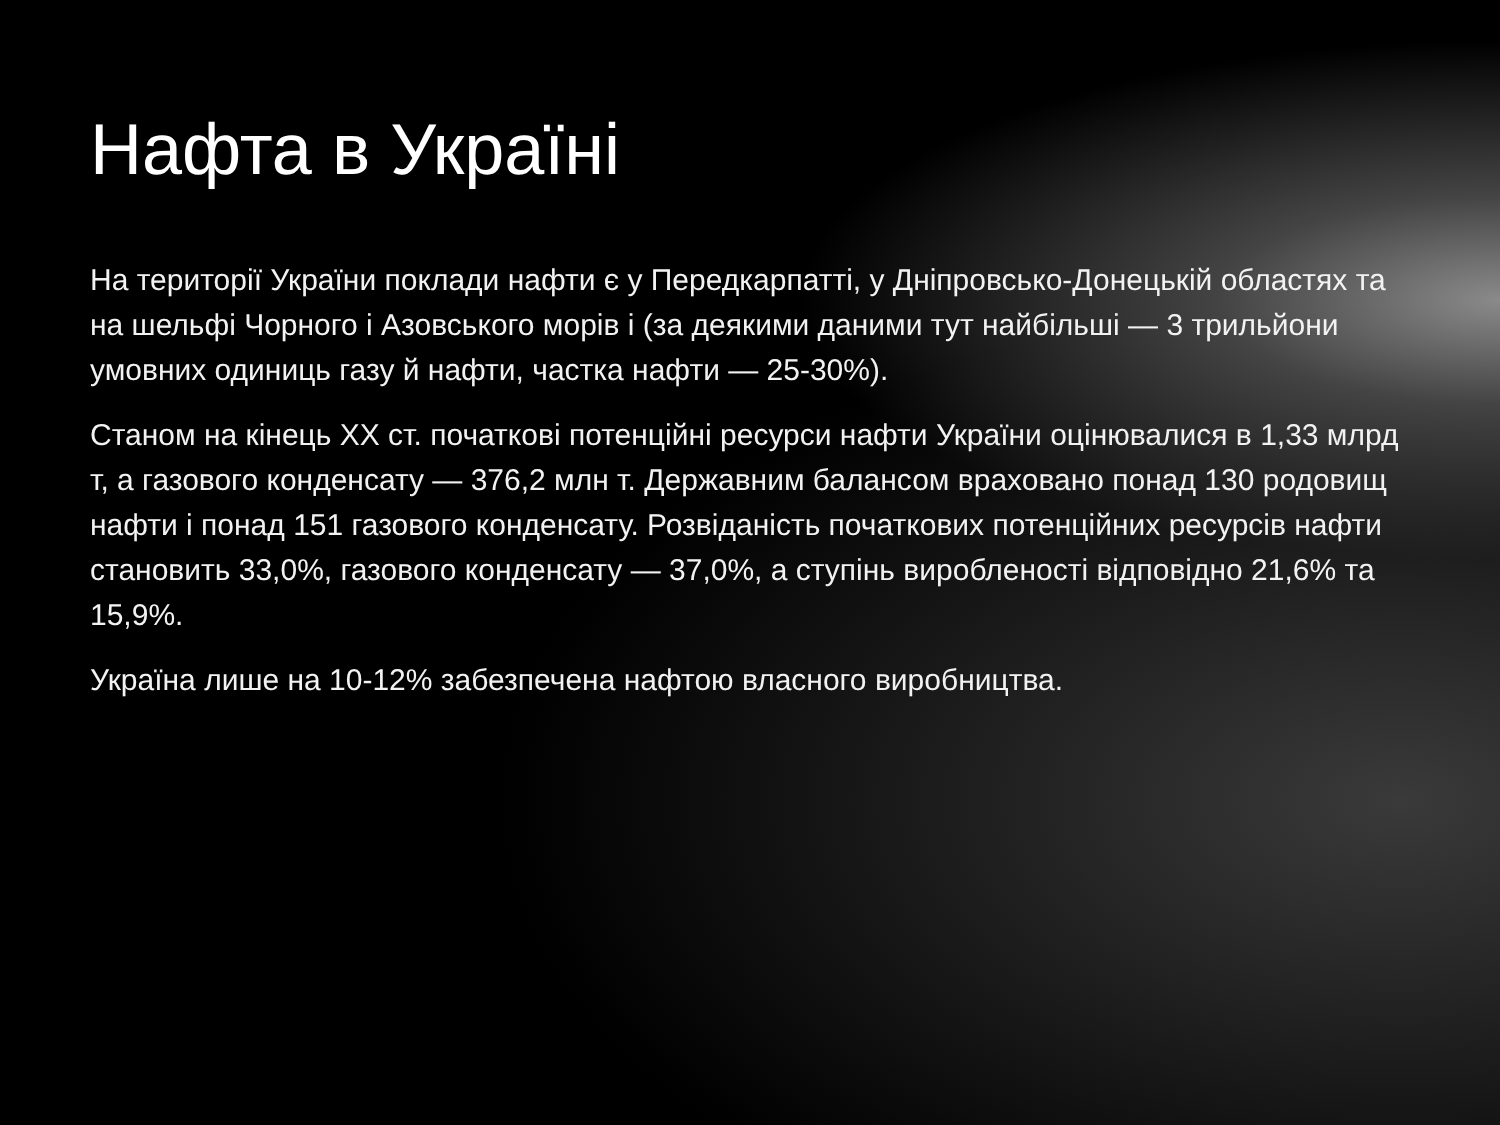Нафта в Україні
На території України поклади нафти є у Передкарпатті, у Дніпровсько-Донецькій областях та на шельфі Чорного і Азовського морів і (за деякими даними тут найбільші — 3 трильйони умовних одиниць газу й нафти, частка нафти — 25-30%).
Станом на кінець XX ст. початкові потенційні ресурси нафти України оцінювалися в 1,33 млрд т, а газового конденсату — 376,2 млн т. Державним балансом враховано понад 130 родовищ нафти і понад 151 газового конденсату. Розвіданість початкових потенційних ресурсів нафти становить 33,0%, газового конденсату — 37,0%, а ступінь виробленості відповідно 21,6% та 15,9%.
Україна лише на 10-12% забезпечена нафтою власного виробництва.